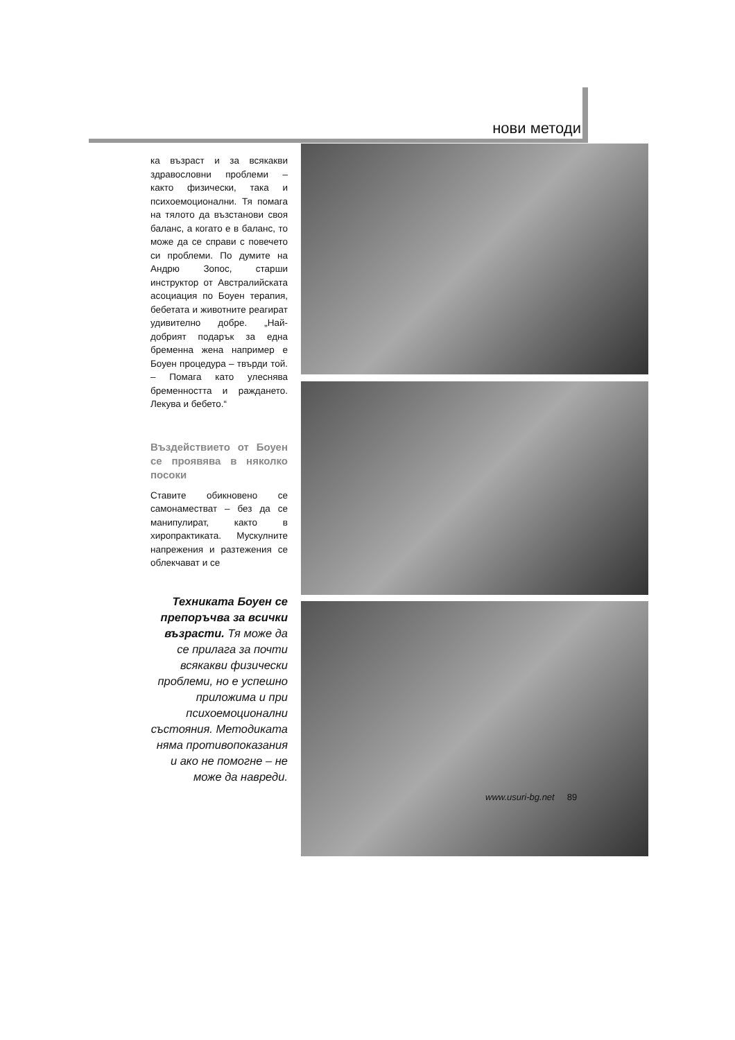нови методи
ка възраст и за всякакви здравословни проблеми – както физически, така и психоемоционални. Тя помага на тялото да възстанови своя баланс, а когато е в баланс, то може да се справи с повечето си проблеми. По думите на Андрю Зопос, старши инструктор от Австралийската асоциация по Боуен терапия, бебетата и животните реагират удивително добре. „Най-добрият подарък за една бременна жена например е Боуен процедура – твърди той. – Помага като улеснява бременността и раждането. Лекува и бебето.“
Въздействието от Боуен се проявява в няколко посоки
Ставите обикновено се самонаместват – без да се манипулират, както в хиропрактиката. Мускулните напрежения и разтежения се облекчават и се
Техниката Боуен се препоръчва за всички възрасти. Тя може да се прилага за почти всякакви физически проблеми, но е успешно приложима и при психоемоционални състояния. Методиката няма противопоказания и ако не помогне – не може да навреди.
www.usuri-bg.net 89